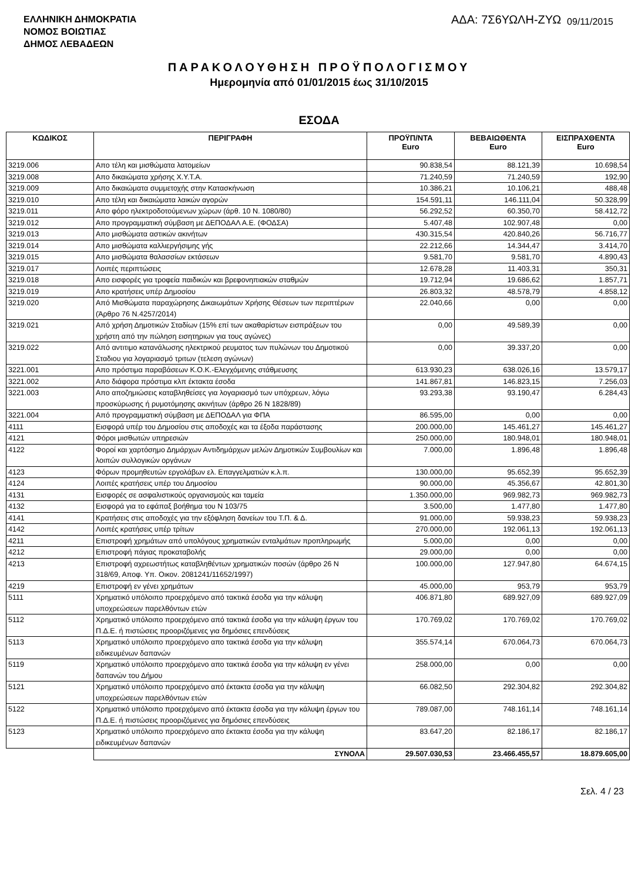ΕΛΛΗΝΙΚΗ ΔΗΜΟΚΡΑΤΙΑ
ΝΟΜΟΣ ΒΟΙΩΤΙΑΣ
ΔΗΜΟΣ ΛΕΒΑΔΕΩΝ
ΑΔΑ: 7Σ6ΥΩΛΗ-ΖΥΩ 09/11/2015
ΠΑΡΑΚΟΛΟΥΘΗΣΗ ΠΡΟΫΠΟΛΟΓΙΣΜΟΥ
Ημερομηνία από 01/01/2015 έως 31/10/2015
ΕΣΟΔΑ
| ΚΩΔΙΚΟΣ | ΠΕΡΙΓΡΑΦΗ | ΠΡΟΫΠ/ΝΤΑ Euro | ΒΕΒΑΙΩΘΕΝΤΑ Euro | ΕΙΣΠΡΑΧΘΕΝΤΑ Euro |
| --- | --- | --- | --- | --- |
| 3219.006 | Απο τέλη και μισθώματα λατομείων | 90.838,54 | 88.121,39 | 10.698,54 |
| 3219.008 | Απο δικαιώματα χρήσης Χ.Υ.Τ.Α. | 71.240,59 | 71.240,59 | 192,90 |
| 3219.009 | Απο δικαιώματα συμμετοχής στην Κατασκήνωση | 10.386,21 | 10.106,21 | 488,48 |
| 3219.010 | Απο τέλη και δικαιώματα λαικών αγορών | 154.591,11 | 146.111,04 | 50.328,99 |
| 3219.011 | Απο φόρο ηλεκτροδοτούμενων χώρων (άρθ. 10 Ν. 1080/80) | 56.292,52 | 60.350,70 | 58.412,72 |
| 3219.012 | Απο προγραμματική σύμβαση με ΔΕΠΟΔΑΛ Α.Ε. (ΦΟΔΣΑ) | 5.407,48 | 102.907,48 | 0,00 |
| 3219.013 | Απο μισθώματα αστικών ακινήτων | 430.315,54 | 420.840,26 | 56.716,77 |
| 3219.014 | Απο μισθώματα καλλιεργήσιμης γής | 22.212,66 | 14.344,47 | 3.414,70 |
| 3219.015 | Απο μισθώματα θαλασσίων εκτάσεων | 9.581,70 | 9.581,70 | 4.890,43 |
| 3219.017 | Λοιπές περιπτώσεις | 12.678,28 | 11.403,31 | 350,31 |
| 3219.018 | Απο εισφορές για τροφεία παιδικών και βρεφονηπιακών σταθμών | 19.712,94 | 19.686,62 | 1.857,71 |
| 3219.019 | Απο κρατήσεις υπέρ Δημοσίου | 26.803,32 | 48.578,79 | 4.858,12 |
| 3219.020 | Από Μισθώματα παραχώρησης Δικαιωμάτων Χρήσης Θέσεων των περιπτέρων (Άρθρο 76 Ν.4257/2014) | 22.040,66 | 0,00 | 0,00 |
| 3219.021 | Από χρήση Δημοτικών Σταδίων (15% επί των ακαθαρίστων εισπράξεων του χρήστη από την πώληση εισητηριων για τους αγώνες) | 0,00 | 49.589,39 | 0,00 |
| 3219.022 | Από αντιτιμο κατανάλωσης ηλεκτρικού ρευματος των πυλώνων του Δημοτικού Σταδιου για λογαριασμό τριτων (τελεση αγώνων) | 0,00 | 39.337,20 | 0,00 |
| 3221.001 | Απο πρόστιμα παραβάσεων Κ.Ο.Κ.-Ελεγχόμενης στάθμευσης | 613.930,23 | 638.026,16 | 13.579,17 |
| 3221.002 | Απο διάφορα πρόστιμα κλπ έκτακτα έσοδα | 141.867,81 | 146.823,15 | 7.256,03 |
| 3221.003 | Απο αποζημιώσεις καταβληθείσες για λογαριασμό των υπόχρεων, λόγω προσκύρωσης ή ρυμοτόμησης ακινήτων (άρθρο 26 Ν 1828/89) | 93.293,38 | 93.190,47 | 6.284,43 |
| 3221.004 | Από προγραμματική σύμβαση με ΔΕΠΟΔΑΛ για ΦΠΑ | 86.595,00 | 0,00 | 0,00 |
| 4111 | Εισφορά υπέρ του Δημοσίου στις αποδοχές και τα έξοδα παράστασης | 200.000,00 | 145.461,27 | 145.461,27 |
| 4121 | Φόροι μισθωτών υπηρεσιών | 250.000,00 | 180.948,01 | 180.948,01 |
| 4122 | Φοροί και χαρτόσημο Δημάρχων Αντιδημάρχων μελών Δημοτικών Συμβουλίων και λοιπών συλλογικών οργάνων | 7.000,00 | 1.896,48 | 1.896,48 |
| 4123 | Φόρων προμηθευτών εργολάβων ελ. Επαγγελματιών κ.λ.π. | 130.000,00 | 95.652,39 | 95.652,39 |
| 4124 | Λοιπές κρατήσεις υπέρ του Δημοσίου | 90.000,00 | 45.356,67 | 42.801,30 |
| 4131 | Εισφορές σε ασφαλιστικούς οργανισμούς και ταμεία | 1.350.000,00 | 969.982,73 | 969.982,73 |
| 4132 | Εισφορά για το εφάπαξ βοήθημα του Ν 103/75 | 3.500,00 | 1.477,80 | 1.477,80 |
| 4141 | Κρατήσεις στις αποδοχές για την εξόφληση δανείων του Τ.Π. & Δ. | 91.000,00 | 59.938,23 | 59.938,23 |
| 4142 | Λοιπές κρατήσεις υπέρ τρίτων | 270.000,00 | 192.061,13 | 192.061,13 |
| 4211 | Επιστροφή χρημάτων από υπολόγους χρηματικών ενταλμάτων προπληρωμής | 5.000,00 | 0,00 | 0,00 |
| 4212 | Επιστροφή πάγιας προκαταβολής | 29.000,00 | 0,00 | 0,00 |
| 4213 | Επιστροφή αχρεωστήτως καταβληθέντων χρηματικών ποσών (άρθρο 26 Ν 318/69, Αποφ. Υπ. Οικον. 2081241/11652/1997) | 100.000,00 | 127.947,80 | 64.674,15 |
| 4219 | Επιστροφή εν γένει χρημάτων | 45.000,00 | 953,79 | 953,79 |
| 5111 | Χρηματικό υπόλοιπο προερχόμενο από τακτικά έσοδα για την κάλυψη υποχρεώσεων παρελθόντων ετών | 406.871,80 | 689.927,09 | 689.927,09 |
| 5112 | Χρηματικό υπόλοιπο προερχόμενο από τακτικά έσοδα για την κάλυψη έργων του Π.Δ.Ε. ή πιστώσεις προοριζόμενες για δημόσιες επενδύσεις | 170.769,02 | 170.769,02 | 170.769,02 |
| 5113 | Χρηματικό υπόλοιπο προερχόμενο απο τακτικά έσοδα για την κάλυψη ειδικευμένων δαπανών | 355.574,14 | 670.064,73 | 670.064,73 |
| 5119 | Χρηματικό υπόλοιπο προερχόμενο απο τακτικά έσοδα για την κάλυψη εν γένει δαπανών του Δήμου | 258.000,00 | 0,00 | 0,00 |
| 5121 | Χρηματικό υπόλοιπο προερχόμενο από έκτακτα έσοδα για την κάλυψη υποχρεώσεων παρελθόντων ετών | 66.082,50 | 292.304,82 | 292.304,82 |
| 5122 | Χρηματικό υπόλοιπο προερχόμενο από έκτακτα έσοδα για την κάλυψη έργων του Π.Δ.Ε. ή πιστώσεις προοριζόμενες για δημόσιες επενδύσεις | 789.087,00 | 748.161,14 | 748.161,14 |
| 5123 | Χρηματικό υπόλοιπο προερχόμενο απο έκτακτα έσοδα για την κάλυψη ειδικευμένων δαπανών | 83.647,20 | 82.186,17 | 82.186,17 |
| | ΣΥΝΟΛΑ | 29.507.030,53 | 23.466.455,57 | 18.879.605,00 |
Σελ. 4 / 23